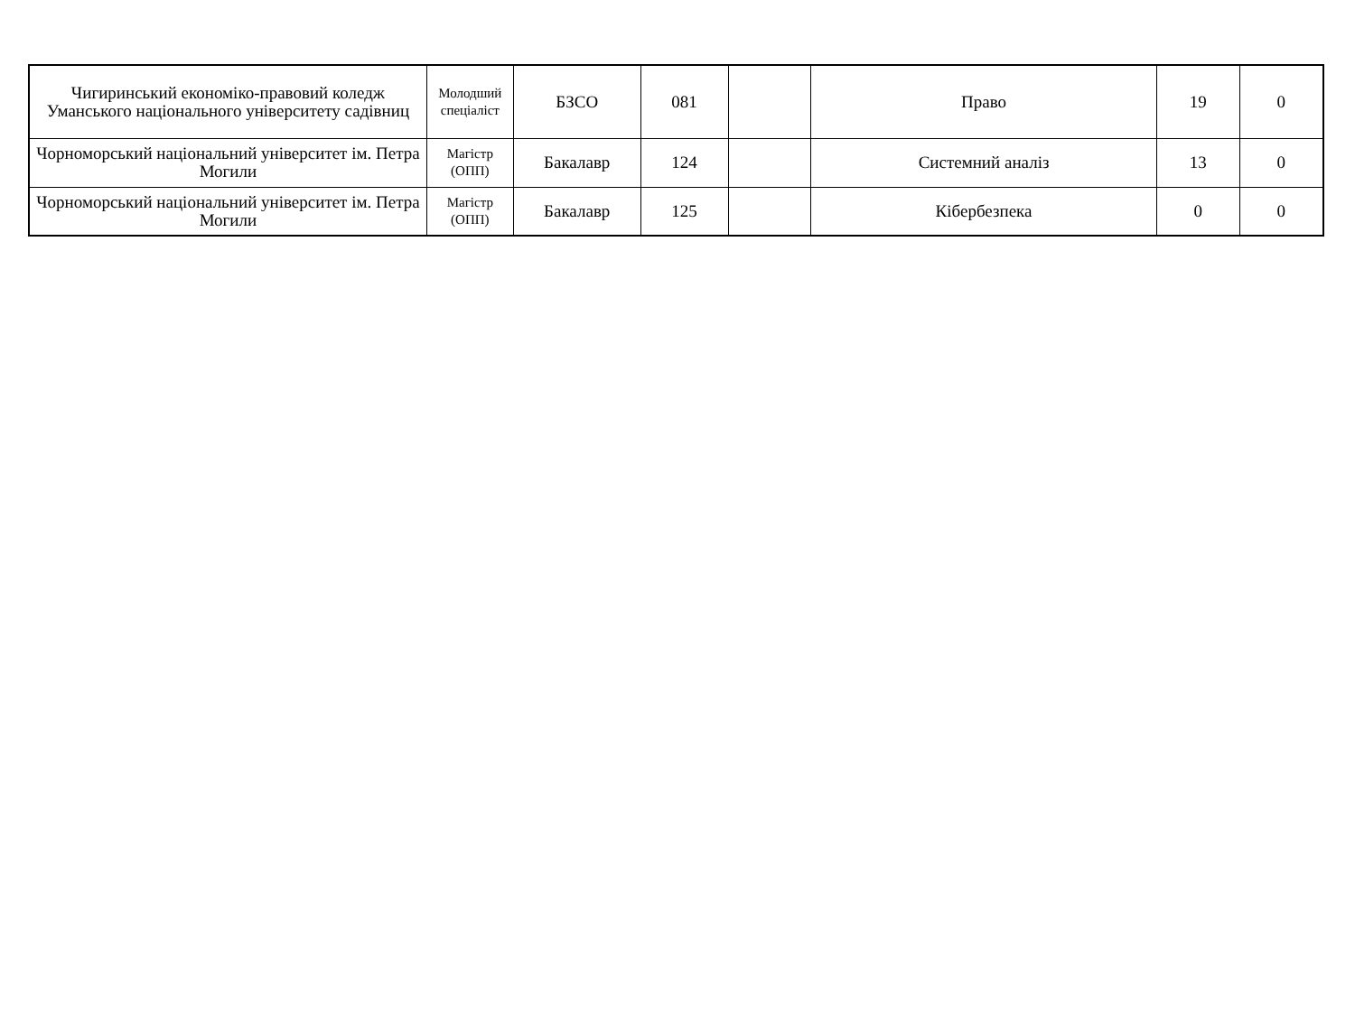| Чигиринський економіко-правовий коледж Уманського національного університету садівниц | Молодший спеціаліст | БЗСО | 081 | | Право | 19 | 0 |
| Чорноморський національний університет ім. Петра Могили | Магістр (ОПП) | Бакалавр | 124 | | Системний аналіз | 13 | 0 |
| Чорноморський національний університет ім. Петра Могили | Магістр (ОПП) | Бакалавр | 125 | | Кібербезпека | 0 | 0 |